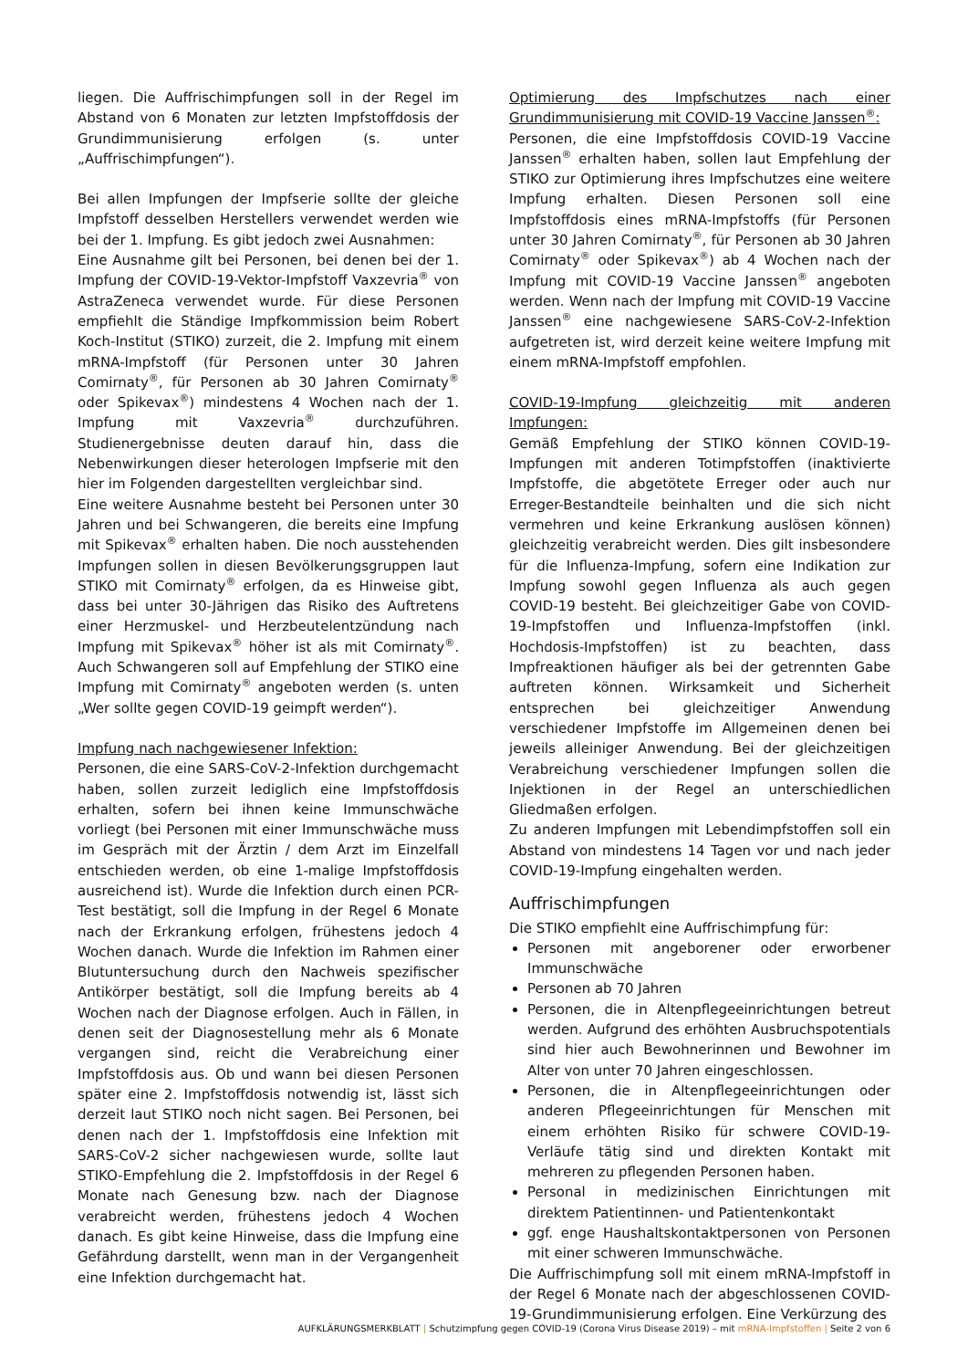liegen. Die Auffrischimpfungen soll in der Regel im Abstand von 6 Monaten zur letzten Impfstoffdosis der Grundimmunisierung erfolgen (s. unter „Auffrischimpfungen“).
Bei allen Impfungen der Impfserie sollte der gleiche Impfstoff desselben Herstellers verwendet werden wie bei der 1. Impfung. Es gibt jedoch zwei Ausnahmen:
Eine Ausnahme gilt bei Personen, bei denen bei der 1. Impfung der COVID-19-Vektor-Impfstoff Vaxzevria<sup>®</sup> von AstraZeneca verwendet wurde. Für diese Personen empfiehlt die Ständige Impfkommission beim Robert Koch-Institut (STIKO) zurzeit, die 2. Impfung mit einem mRNA-Impfstoff (für Personen unter 30 Jahren Comirnaty<sup>®</sup>, für Personen ab 30 Jahren Comirnaty<sup>®</sup> oder Spikevax<sup>®</sup>) mindestens 4 Wochen nach der 1. Impfung mit Vaxzevria<sup>®</sup> durchzuführen. Studienergebnisse deuten darauf hin, dass die Nebenwirkungen dieser heterologen Impfserie mit den hier im Folgenden dargestellten vergleichbar sind.
Eine weitere Ausnahme besteht bei Personen unter 30 Jahren und bei Schwangeren, die bereits eine Impfung mit Spikevax<sup>®</sup> erhalten haben. Die noch ausstehenden Impfungen sollen in diesen Bevölkerungsgruppen laut STIKO mit Comirnaty<sup>®</sup> erfolgen, da es Hinweise gibt, dass bei unter 30-Jährigen das Risiko des Auftretens einer Herzmuskel- und Herzbeutelentzündung nach Impfung mit Spikevax<sup>®</sup> höher ist als mit Comirnaty<sup>®</sup>. Auch Schwangeren soll auf Empfehlung der STIKO eine Impfung mit Comirnaty<sup>®</sup> angeboten werden (s. unten „Wer sollte gegen COVID-19 geimpft werden“).
Impfung nach nachgewiesener Infektion:
Personen, die eine SARS-CoV-2-Infektion durchgemacht haben, sollen zurzeit lediglich eine Impfstoffdosis erhalten, sofern bei ihnen keine Immunschwäche vorliegt (bei Personen mit einer Immunschwäche muss im Gespräch mit der Ärztin / dem Arzt im Einzelfall entschieden werden, ob eine 1-malige Impfstoffdosis ausreichend ist). Wurde die Infektion durch einen PCR-Test bestätigt, soll die Impfung in der Regel 6 Monate nach der Erkrankung erfolgen, frühestens jedoch 4 Wochen danach. Wurde die Infektion im Rahmen einer Blutuntersuchung durch den Nachweis spezifischer Antikörper bestätigt, soll die Impfung bereits ab 4 Wochen nach der Diagnose erfolgen. Auch in Fällen, in denen seit der Diagnosestellung mehr als 6 Monate vergangen sind, reicht die Verabreichung einer Impfstoffdosis aus. Ob und wann bei diesen Personen später eine 2. Impfstoffdosis notwendig ist, lässt sich derzeit laut STIKO noch nicht sagen. Bei Personen, bei denen nach der 1. Impfstoffdosis eine Infektion mit SARS-CoV-2 sicher nachgewiesen wurde, sollte laut STIKO-Empfehlung die 2. Impfstoffdosis in der Regel 6 Monate nach Genesung bzw. nach der Diagnose verabreicht werden, frühestens jedoch 4 Wochen danach. Es gibt keine Hinweise, dass die Impfung eine Gefährdung darstellt, wenn man in der Vergangenheit eine Infektion durchgemacht hat.
Optimierung des Impfschutzes nach einer Grundimmunisierung mit COVID-19 Vaccine Janssen<sup>®</sup>:
Personen, die eine Impfstoffdosis COVID-19 Vaccine Janssen<sup>®</sup> erhalten haben, sollen laut Empfehlung der STIKO zur Optimierung ihres Impfschutzes eine weitere Impfung erhalten. Diesen Personen soll eine Impfstoffdosis eines mRNA-Impfstoffs (für Personen unter 30 Jahren Comirnaty<sup>®</sup>, für Personen ab 30 Jahren Comirnaty<sup>®</sup> oder Spikevax<sup>®</sup>) ab 4 Wochen nach der Impfung mit COVID-19 Vaccine Janssen<sup>®</sup> angeboten werden. Wenn nach der Impfung mit COVID-19 Vaccine Janssen<sup>®</sup> eine nachgewiesene SARS-CoV-2-Infektion aufgetreten ist, wird derzeit keine weitere Impfung mit einem mRNA-Impfstoff empfohlen.
COVID-19-Impfung gleichzeitig mit anderen Impfungen:
Gemäß Empfehlung der STIKO können COVID-19-Impfungen mit anderen Totimpfstoffen (inaktivierte Impfstoffe, die abgetötete Erreger oder auch nur Erreger-Bestandteile beinhalten und die sich nicht vermehren und keine Erkrankung auslösen können) gleichzeitig verabreicht werden. Dies gilt insbesondere für die Influenza-Impfung, sofern eine Indikation zur Impfung sowohl gegen Influenza als auch gegen COVID-19 besteht. Bei gleichzeitiger Gabe von COVID-19-Impfstoffen und Influenza-Impfstoffen (inkl. Hochdosis-Impfstoffen) ist zu beachten, dass Impfreaktionen häufiger als bei der getrennten Gabe auftreten können. Wirksamkeit und Sicherheit entsprechen bei gleichzeitiger Anwendung verschiedener Impfstoffe im Allgemeinen denen bei jeweils alleiniger Anwendung. Bei der gleichzeitigen Verabreichung verschiedener Impfungen sollen die Injektionen in der Regel an unterschiedlichen Gliedmaßen erfolgen.
Zu anderen Impfungen mit Lebendimpfstoffen soll ein Abstand von mindestens 14 Tagen vor und nach jeder COVID-19-Impfung eingehalten werden.
Auffrischimpfungen
Die STIKO empfiehlt eine Auffrischimpfung für:
Personen mit angeborener oder erworbener Immunschwäche
Personen ab 70 Jahren
Personen, die in Altenpflegeeinrichtungen betreut werden. Aufgrund des erhöhten Ausbruchspotentials sind hier auch Bewohnerinnen und Bewohner im Alter von unter 70 Jahren eingeschlossen.
Personen, die in Altenpflegeeinrichtungen oder anderen Pflegeeinrichtungen für Menschen mit einem erhöhten Risiko für schwere COVID-19-Verläufe tätig sind und direkten Kontakt mit mehreren zu pflegenden Personen haben.
Personal in medizinischen Einrichtungen mit direktem Patientinnen- und Patientenkontakt
ggf. enge Haushaltskontaktpersonen von Personen mit einer schweren Immunschwäche.
Die Auffrischimpfung soll mit einem mRNA-Impfstoff in der Regel 6 Monate nach der abgeschlossenen COVID-19-Grundimmunisierung erfolgen. Eine Verkürzung des
AUFKLÄRUNGSMERKBLATT | Schutzimpfung gegen COVID-19 (Corona Virus Disease 2019) – mit mRNA-Impfstoffen | Seite 2 von 6